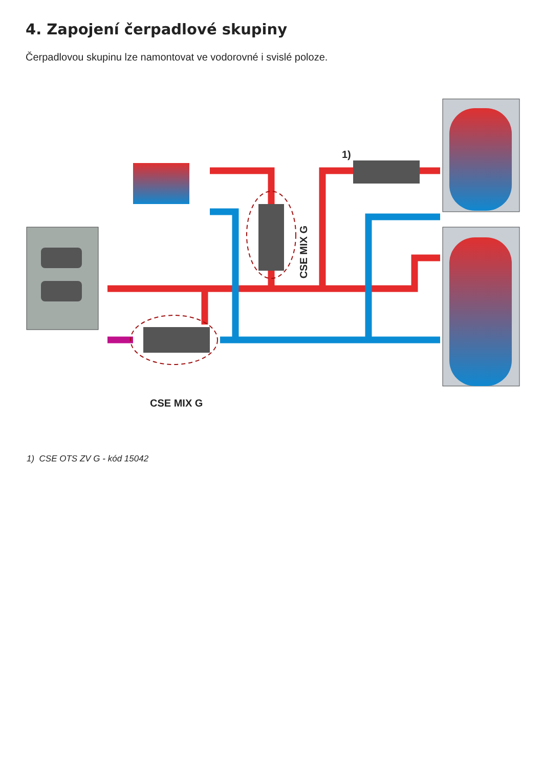4. Zapojení čerpadlové skupiny
Čerpadlovou skupinu lze namontovat ve vodorovné i svislé poloze.
1)
CSE MIX G
CSE MIX G
1) CSE OTS ZV G - kód 15042